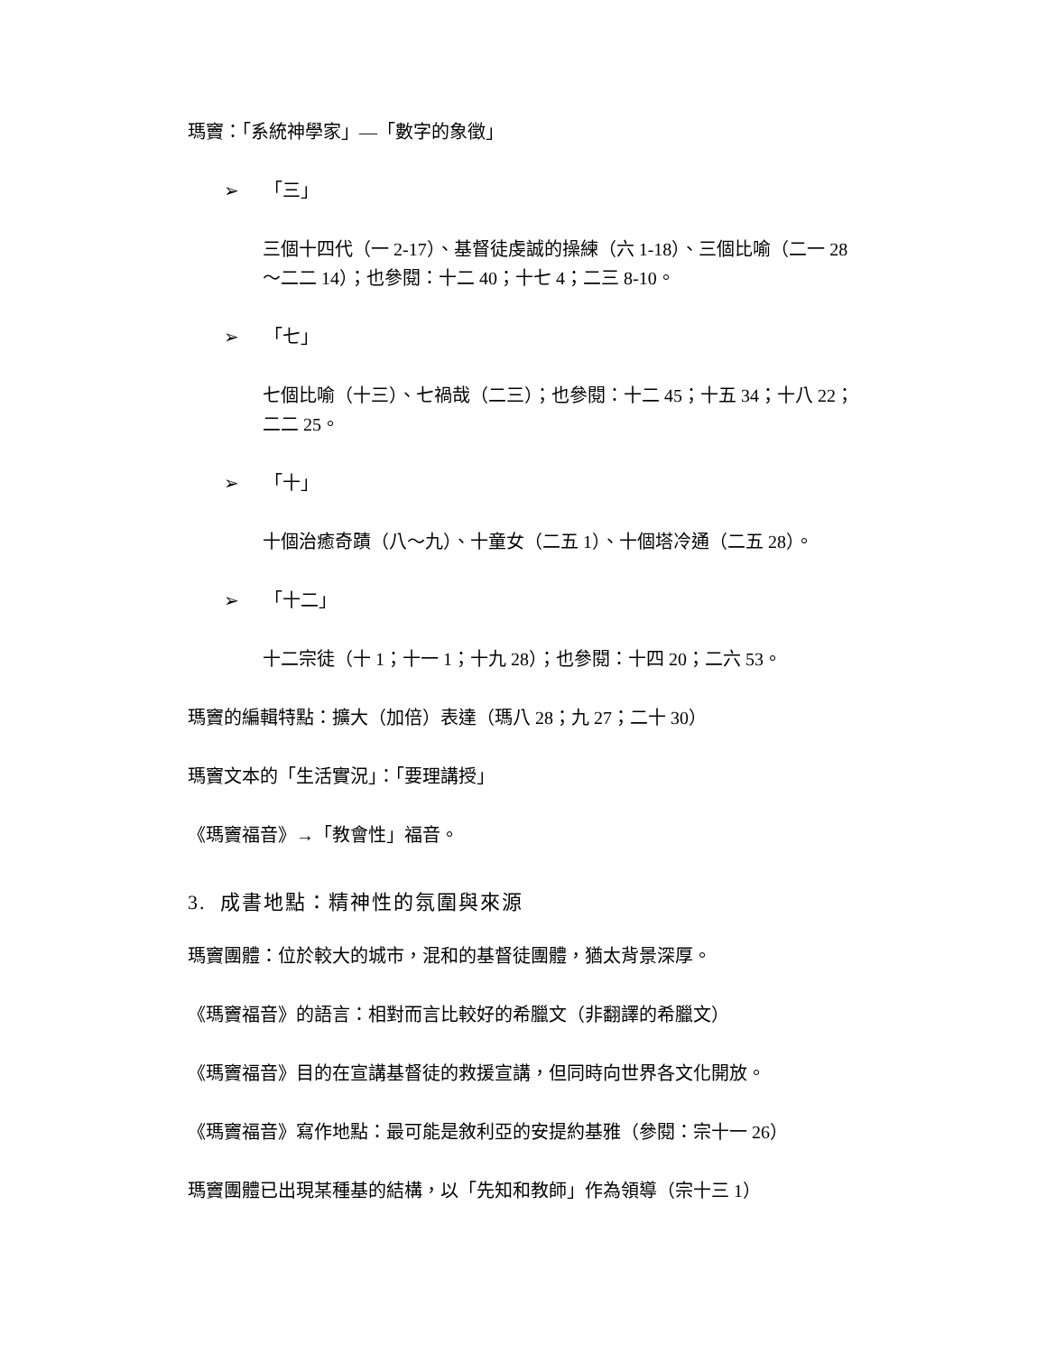瑪竇：「系統神學家」—「數字的象徵」
➢ 「三」
三個十四代（一 2-17）、基督徒虔誠的操練（六 1-18）、三個比喻（二一 28～二二 14）；也參閱：十二 40；十七 4；二三 8-10。
➢ 「七」
七個比喻（十三）、七禍哉（二三）；也參閱：十二 45；十五 34；十八 22；二二 25。
➢ 「十」
十個治癒奇蹟（八～九）、十童女（二五 1）、十個塔冷通（二五 28）。
➢ 「十二」
十二宗徒（十 1；十一 1；十九 28）；也參閱：十四 20；二六 53。
瑪竇的編輯特點：擴大（加倍）表達（瑪八 28；九 27；二十 30）
瑪竇文本的「生活實況」：「要理講授」
《瑪竇福音》→「教會性」福音。
3. 成書地點：精神性的氛圍與來源
瑪竇團體：位於較大的城市，混和的基督徒團體，猶太背景深厚。
《瑪竇福音》的語言：相對而言比較好的希臘文（非翻譯的希臘文）
《瑪竇福音》目的在宣講基督徒的救援宣講，但同時向世界各文化開放。
《瑪竇福音》寫作地點：最可能是敘利亞的安提約基雅（參閱：宗十一 26）
瑪竇團體已出現某種基的結構，以「先知和教師」作為領導（宗十三 1）